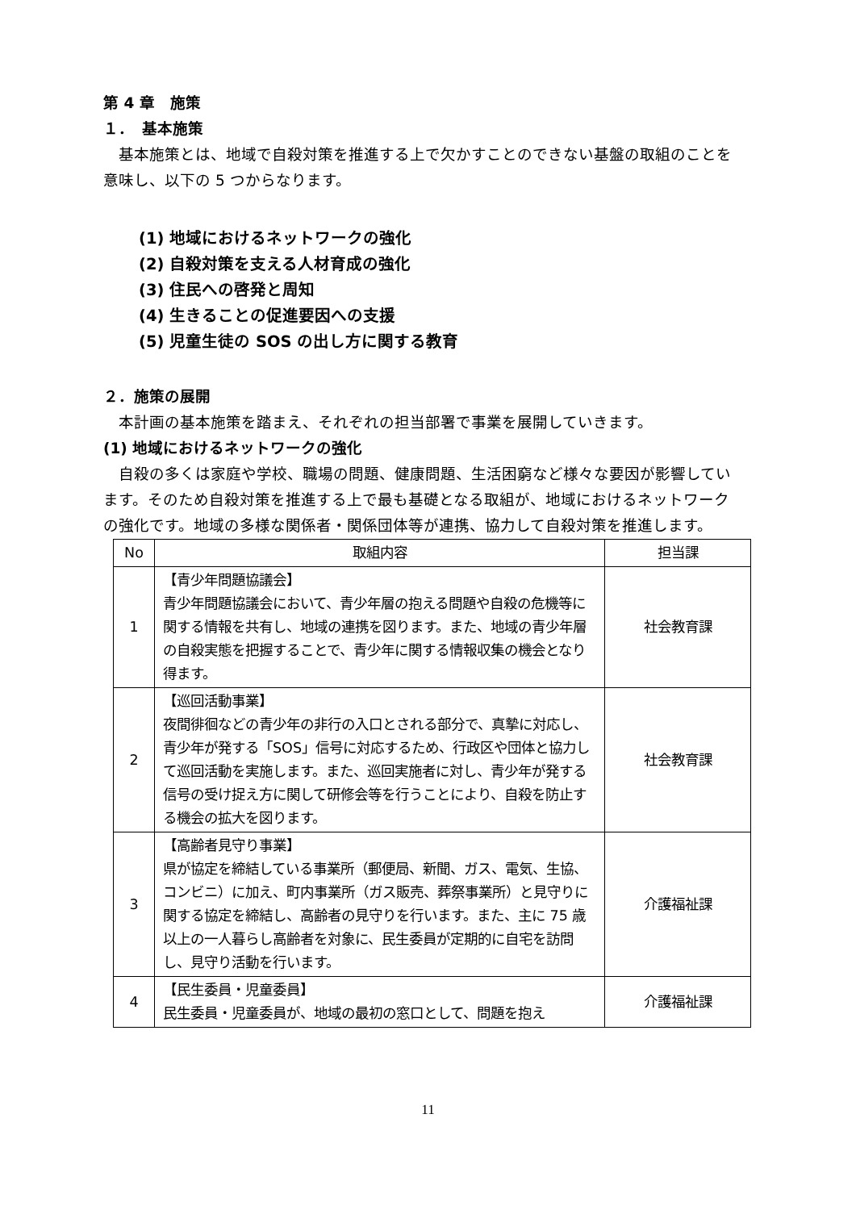第 4 章　施策
１．　基本施策
基本施策とは、地域で自殺対策を推進する上で欠かすことのできない基盤の取組のことを意味し、以下の 5 つからなります。
(1) 地域におけるネットワークの強化
(2) 自殺対策を支える人材育成の強化
(3) 住民への啓発と周知
(4) 生きることの促進要因への支援
(5) 児童生徒の SOS の出し方に関する教育
２．施策の展開
本計画の基本施策を踏まえ、それぞれの担当部署で事業を展開していきます。
(1) 地域におけるネットワークの強化
自殺の多くは家庭や学校、職場の問題、健康問題、生活困窮など様々な要因が影響しています。そのため自殺対策を推進する上で最も基礎となる取組が、地域におけるネットワークの強化です。地域の多様な関係者・関係団体等が連携、協力して自殺対策を推進します。
| No | 取組内容 | 担当課 |
| --- | --- | --- |
| 1 | 【青少年問題協議会】 青少年問題協議会において、青少年層の抱える問題や自殺の危機等に関する情報を共有し、地域の連携を図ります。また、地域の青少年層の自殺実態を把握することで、青少年に関する情報収集の機会となり得ます。 | 社会教育課 |
| 2 | 【巡回活動事業】 夜間徘徊などの青少年の非行の入口とされる部分で、真摯に対応し、青少年が発する「SOS」信号に対応するため、行政区や団体と協力して巡回活動を実施します。また、巡回実施者に対し、青少年が発する信号の受け捉え方に関して研修会等を行うことにより、自殺を防止する機会の拡大を図ります。 | 社会教育課 |
| 3 | 【高齢者見守り事業】 県が協定を締結している事業所（郵便局、新聞、ガス、電気、生協、コンビニ）に加え、町内事業所（ガス販売、葬祭事業所）と見守りに関する協定を締結し、高齢者の見守りを行います。また、主に 75 歳以上の一人暮らし高齢者を対象に、民生委員が定期的に自宅を訪問し、見守り活動を行います。 | 介護福祉課 |
| 4 | 【民生委員・児童委員】 民生委員・児童委員が、地域の最初の窓口として、問題を抱え | 介護福祉課 |
11